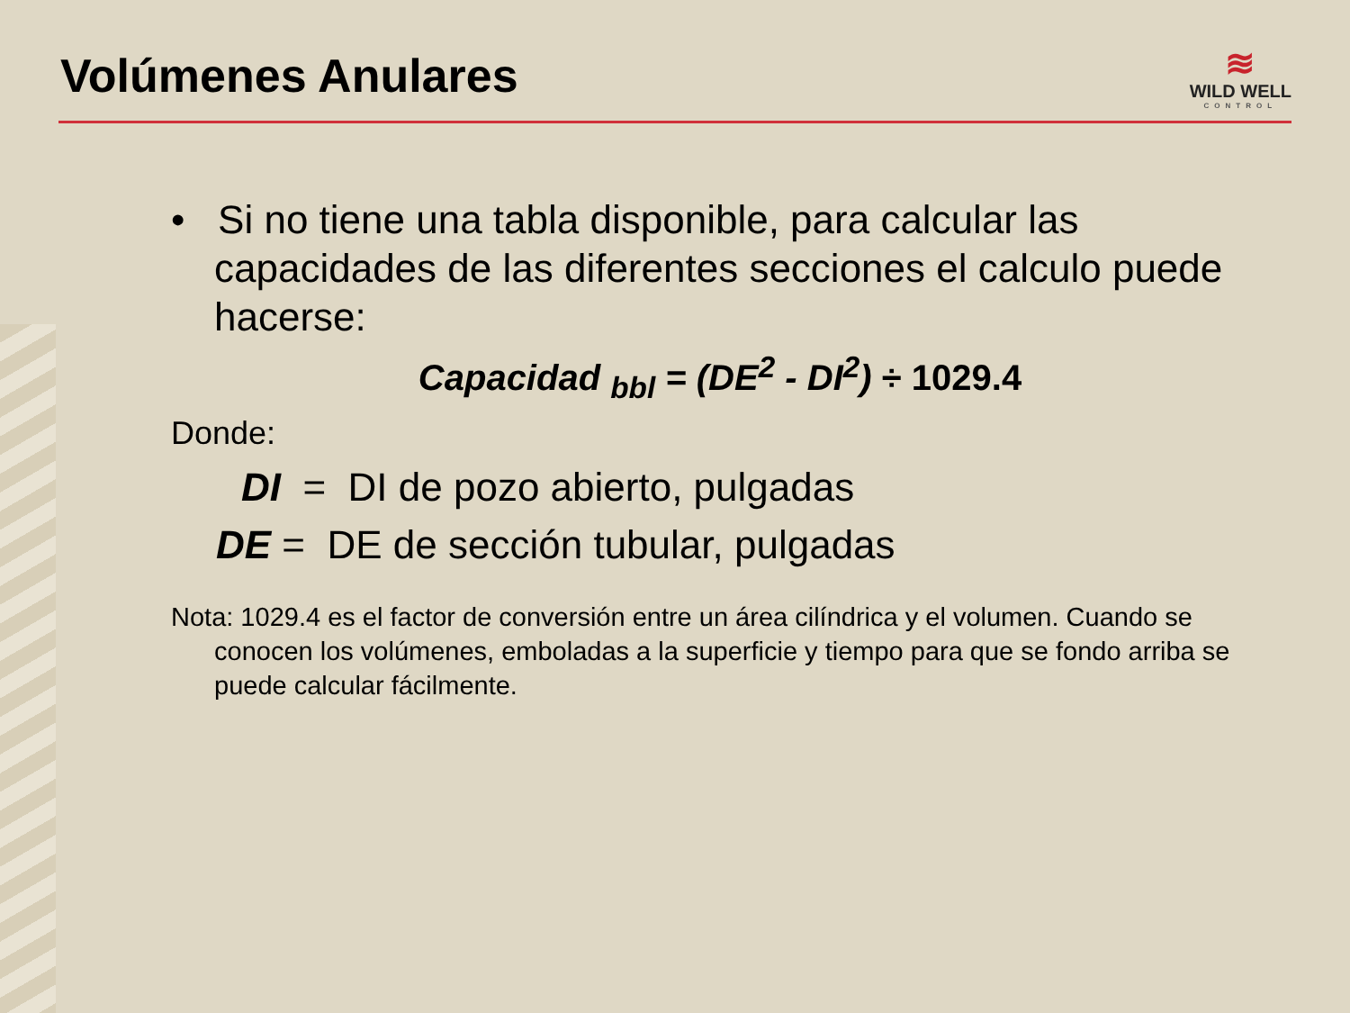Volúmenes Anulares
≋
WILD WELL
CONTROL
• Si no tiene una tabla disponible, para calcular las capacidades de las diferentes secciones el calculo puede hacerse:
Capacidad <sub>bbl</sub> = (DE<sup>2</sup> - DI<sup>2</sup>) ÷ 1029.4
Donde:
DI = DI de pozo abierto, pulgadas
DE = DE de sección tubular, pulgadas
Nota: 1029.4 es el factor de conversión entre un área cilíndrica y el volumen. Cuando se conocen los volúmenes, emboladas a la superficie y tiempo para que se fondo arriba se puede calcular fácilmente.